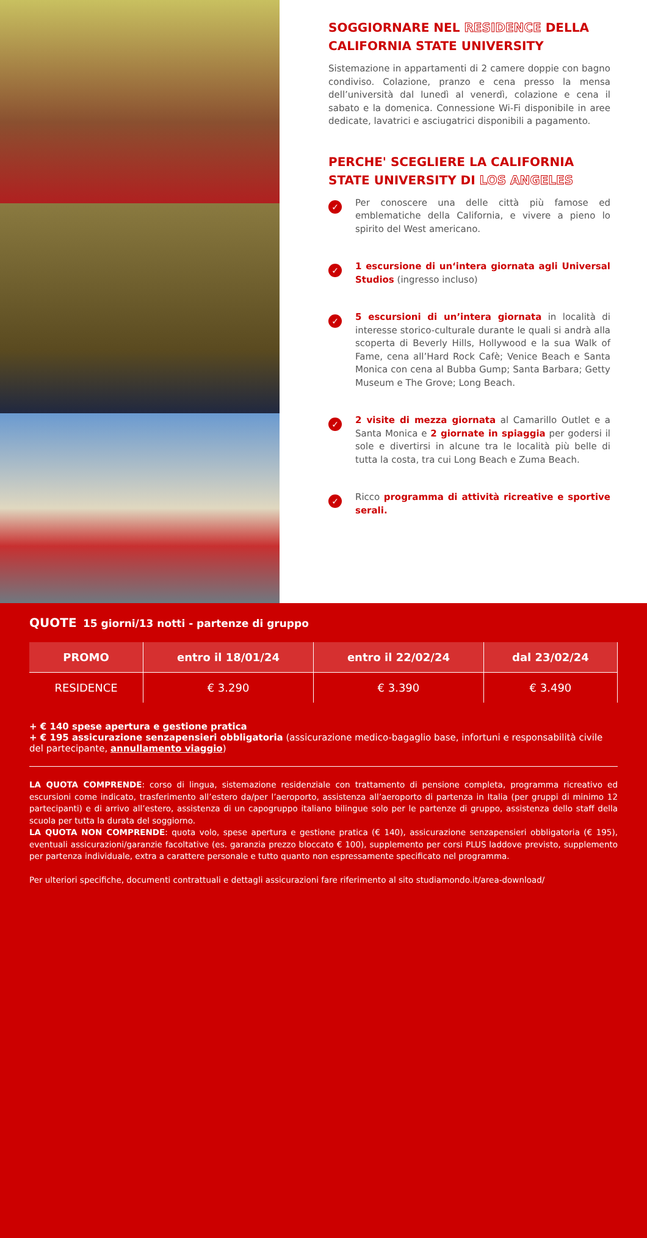SOGGIORNARE NEL RESIDENCE DELLA CALIFORNIA STATE UNIVERSITY
Sistemazione in appartamenti di 2 camere doppie con bagno condiviso. Colazione, pranzo e cena presso la mensa dell’università dal lunedì al venerdì, colazione e cena il sabato e la domenica. Connessione Wi-Fi disponibile in aree dedicate, lavatrici e asciugatrici disponibili a pagamento.
PERCHE' SCEGLIERE LA CALIFORNIA STATE UNIVERSITY DI LOS ANGELES
✓
Per conoscere una delle città più famose ed emblematiche della California, e vivere a pieno lo spirito del West americano.
✓
1 escursione di un‘intera giornata agli Universal Studios (ingresso incluso)
✓
5 escursioni di un’intera giornata in località di interesse storico-culturale durante le quali si andrà alla scoperta di Beverly Hills, Hollywood e la sua Walk of Fame, cena all’Hard Rock Cafè; Venice Beach e Santa Monica con cena al Bubba Gump; Santa Barbara; Getty Museum e The Grove; Long Beach.
✓
2 visite di mezza giornata al Camarillo Outlet e a Santa Monica e 2 giornate in spiaggia per godersi il sole e divertirsi in alcune tra le località più belle di tutta la costa, tra cui Long Beach e Zuma Beach.
✓
Ricco programma di attività ricreative e sportive serali.
QUOTE 15 giorni/13 notti - partenze di gruppo
| PROMO | entro il 18/01/24 | entro il 22/02/24 | dal 23/02/24 |
| --- | --- | --- | --- |
| RESIDENCE | € 3.290 | € 3.390 | € 3.490 |
+ € 140 spese apertura e gestione pratica
+ € 195 assicurazione senzapensieri obbligatoria (assicurazione medico-bagaglio base, infortuni e responsabilità civile del partecipante, annullamento viaggio)
LA QUOTA COMPRENDE: corso di lingua, sistemazione residenziale con trattamento di pensione completa, programma ricreativo ed escursioni come indicato, trasferimento all’estero da/per l’aeroporto, assistenza all’aeroporto di partenza in Italia (per gruppi di minimo 12 partecipanti) e di arrivo all’estero, assistenza di un capogruppo italiano bilingue solo per le partenze di gruppo, assistenza dello staff della scuola per tutta la durata del soggiorno.
LA QUOTA NON COMPRENDE: quota volo, spese apertura e gestione pratica (€ 140), assicurazione senzapensieri obbligatoria (€ 195), eventuali assicurazioni/garanzie facoltative (es. garanzia prezzo bloccato € 100), supplemento per corsi PLUS laddove previsto, supplemento per partenza individuale, extra a carattere personale e tutto quanto non espressamente specificato nel programma.
Per ulteriori specifiche, documenti contrattuali e dettagli assicurazioni fare riferimento al sito studiamondo.it/area-download/